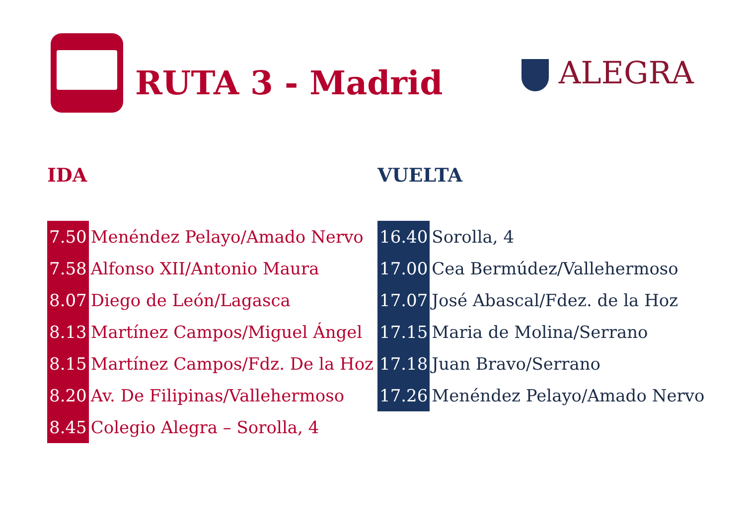RUTA 3 - Madrid ALEGRA
IDA
| 7.50 | Menéndez Pelayo/Amado Nervo |
| 7.58 | Alfonso XII/Antonio Maura |
| 8.07 | Diego de León/Lagasca |
| 8.13 | Martínez Campos/Miguel Ángel |
| 8.15 | Martínez Campos/Fdz. De la Hoz |
| 8.20 | Av. De Filipinas/Vallehermoso |
| 8.45 | Colegio Alegra – Sorolla, 4 |
VUELTA
| 16.40 | Sorolla, 4 |
| 17.00 | Cea Bermúdez/Vallehermoso |
| 17.07 | José Abascal/Fdez. de la Hoz |
| 17.15 | Maria de Molina/Serrano |
| 17.18 | Juan Bravo/Serrano |
| 17.26 | Menéndez Pelayo/Amado Nervo |